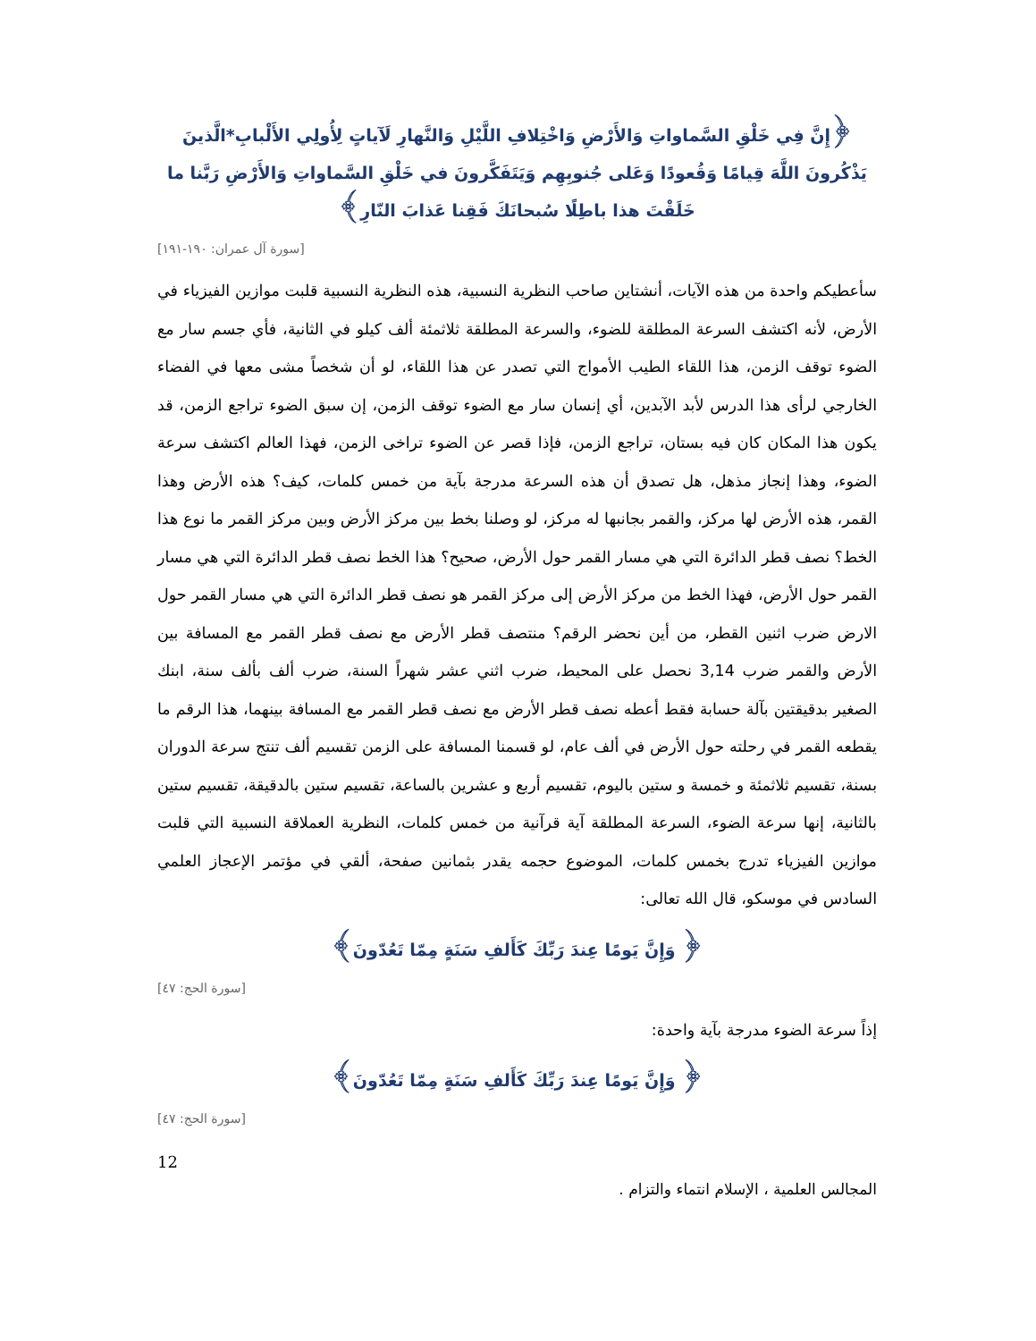﴿إِنَّ فِي خَلْقِ السَّماواتِ وَالأَرْضِ وَاخْتِلافِ اللَّيْلِ وَالنَّهارِ لَآياتٍ لِأُولِي الأَلْبابِ*الَّذينَ يَذْكُرونَ اللَّهَ قِيامًا وَقُعودًا وَعَلى جُنوبِهِم وَيَتَفَكَّرونَ في خَلْقِ السَّماواتِ وَالأَرْضِ رَبَّنا ما خَلَقْتَ هذا باطِلًا سُبحانَكَ فَقِنا عَذابَ النّارِ﴾
[سورة آل عمران: ١٩٠-١٩١]
سأعطيكم واحدة من هذه الآيات، أنشتاين صاحب النظرية النسبية، هذه النظرية النسبية قلبت موازين الفيزياء في الأرض، لأنه اكتشف السرعة المطلقة للضوء، والسرعة المطلقة ثلاثمئة ألف كيلو في الثانية، فأي جسم سار مع الضوء توقف الزمن، هذا اللقاء الطيب الأمواج التي تصدر عن هذا اللقاء، لو أن شخصاً مشى معها في الفضاء الخارجي لرأى هذا الدرس لأبد الآبدين، أي إنسان سار مع الضوء توقف الزمن، إن سبق الضوء تراجع الزمن، قد يكون هذا المكان كان فيه بستان، تراجع الزمن، فإذا قصر عن الضوء تراخى الزمن، فهذا العالم اكتشف سرعة الضوء، وهذا إنجاز مذهل، هل تصدق أن هذه السرعة مدرجة بآية من خمس كلمات، كيف؟ هذه الأرض وهذا القمر، هذه الأرض لها مركز، والقمر بجانبها له مركز، لو وصلنا بخط بين مركز الأرض وبين مركز القمر ما نوع هذا الخط؟ نصف قطر الدائرة التي هي مسار القمر حول الأرض، صحيح؟ هذا الخط نصف قطر الدائرة التي هي مسار القمر حول الأرض، فهذا الخط من مركز الأرض إلى مركز القمر هو نصف قطر الدائرة التي هي مسار القمر حول الارض ضرب اثنين القطر، من أين نحضر الرقم؟ منتصف قطر الأرض مع نصف قطر القمر مع المسافة بين الأرض والقمر ضرب 3,14 نحصل على المحيط، ضرب اثني عشر شهراً السنة، ضرب ألف بألف سنة، ابنك الصغير بدقيقتين بآلة حسابة فقط أعطه نصف قطر الأرض مع نصف قطر القمر مع المسافة بينهما، هذا الرقم ما يقطعه القمر في رحلته حول الأرض في ألف عام، لو قسمنا المسافة على الزمن تقسيم ألف تنتج سرعة الدوران بسنة، تقسيم ثلاثمئة و خمسة و ستين باليوم، تقسيم أربع و عشرين بالساعة، تقسيم ستين بالدقيقة، تقسيم ستين بالثانية، إنها سرعة الضوء، السرعة المطلقة آية قرآنية من خمس كلمات، النظرية العملاقة النسبية التي قلبت موازين الفيزياء تدرج بخمس كلمات، الموضوع حجمه يقدر بثمانين صفحة، ألقي في مؤتمر الإعجاز العلمي السادس في موسكو، قال الله تعالى:
﴿ وَإِنَّ يَومًا عِندَ رَبِّكَ كَأَلفِ سَنَةٍ مِمّا تَعُدّونَ﴾
[سورة الحج: ٤٧]
إذاً سرعة الضوء مدرجة بآية واحدة:
﴿ وَإِنَّ يَومًا عِندَ رَبِّكَ كَأَلفِ سَنَةٍ مِمّا تَعُدّونَ﴾
[سورة الحج: ٤٧]
12
المجالس العلمية ، الإسلام انتماء والتزام .